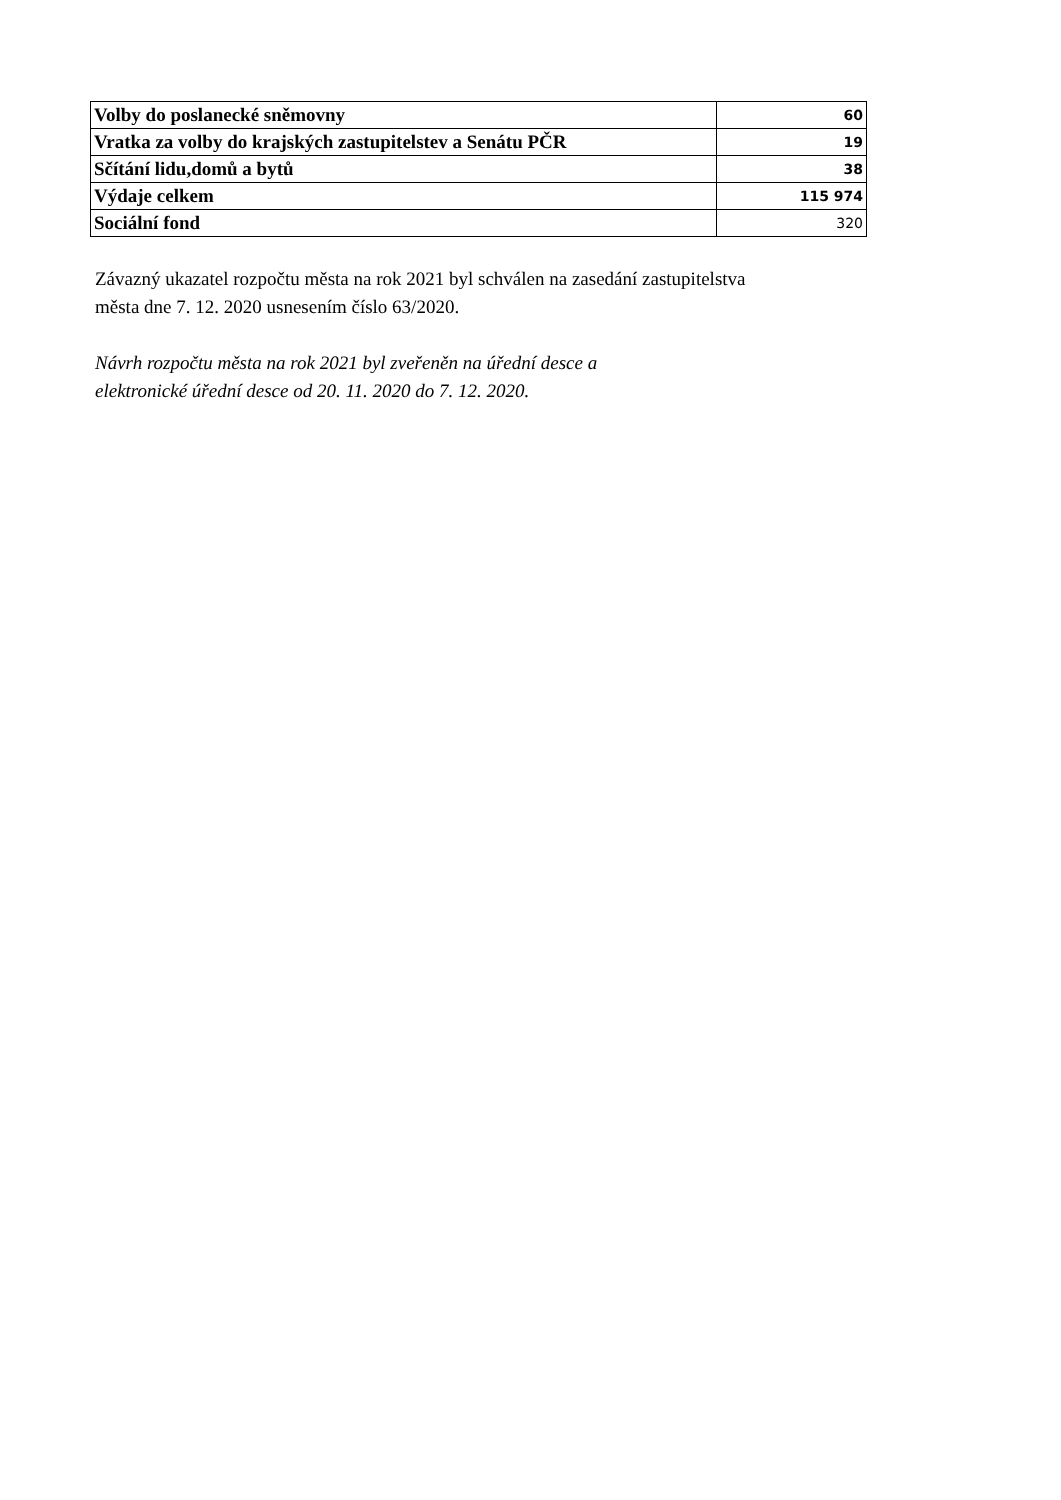| Volby do poslanecké sněmovny | 60 |
| Vratka za volby do krajských zastupitelstev a Senátu PČR | 19 |
| Sčítání lidu,domů a bytů | 38 |
| Výdaje celkem | 115 974 |
| Sociální fond | 320 |
Závazný ukazatel rozpočtu města na rok 2021 byl schválen na zasedání zastupitelstva
města dne 7. 12. 2020 usnesením číslo 63/2020.
Návrh rozpočtu města na rok 2021 byl zveřeněn na úřední desce a
elektronické úřední desce od 20. 11. 2020 do 7. 12. 2020.